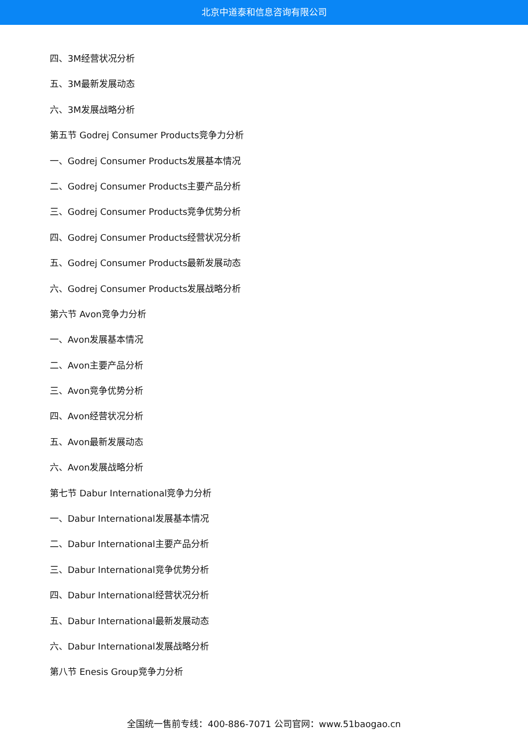北京中道泰和信息咨询有限公司
四、3M经营状况分析
五、3M最新发展动态
六、3M发展战略分析
第五节 Godrej Consumer Products竞争力分析
一、Godrej Consumer Products发展基本情况
二、Godrej Consumer Products主要产品分析
三、Godrej Consumer Products竞争优势分析
四、Godrej Consumer Products经营状况分析
五、Godrej Consumer Products最新发展动态
六、Godrej Consumer Products发展战略分析
第六节 Avon竞争力分析
一、Avon发展基本情况
二、Avon主要产品分析
三、Avon竞争优势分析
四、Avon经营状况分析
五、Avon最新发展动态
六、Avon发展战略分析
第七节 Dabur International竞争力分析
一、Dabur International发展基本情况
二、Dabur International主要产品分析
三、Dabur International竞争优势分析
四、Dabur International经营状况分析
五、Dabur International最新发展动态
六、Dabur International发展战略分析
第八节 Enesis Group竞争力分析
全国统一售前专线：400-886-7071 公司官网：www.51baogao.cn